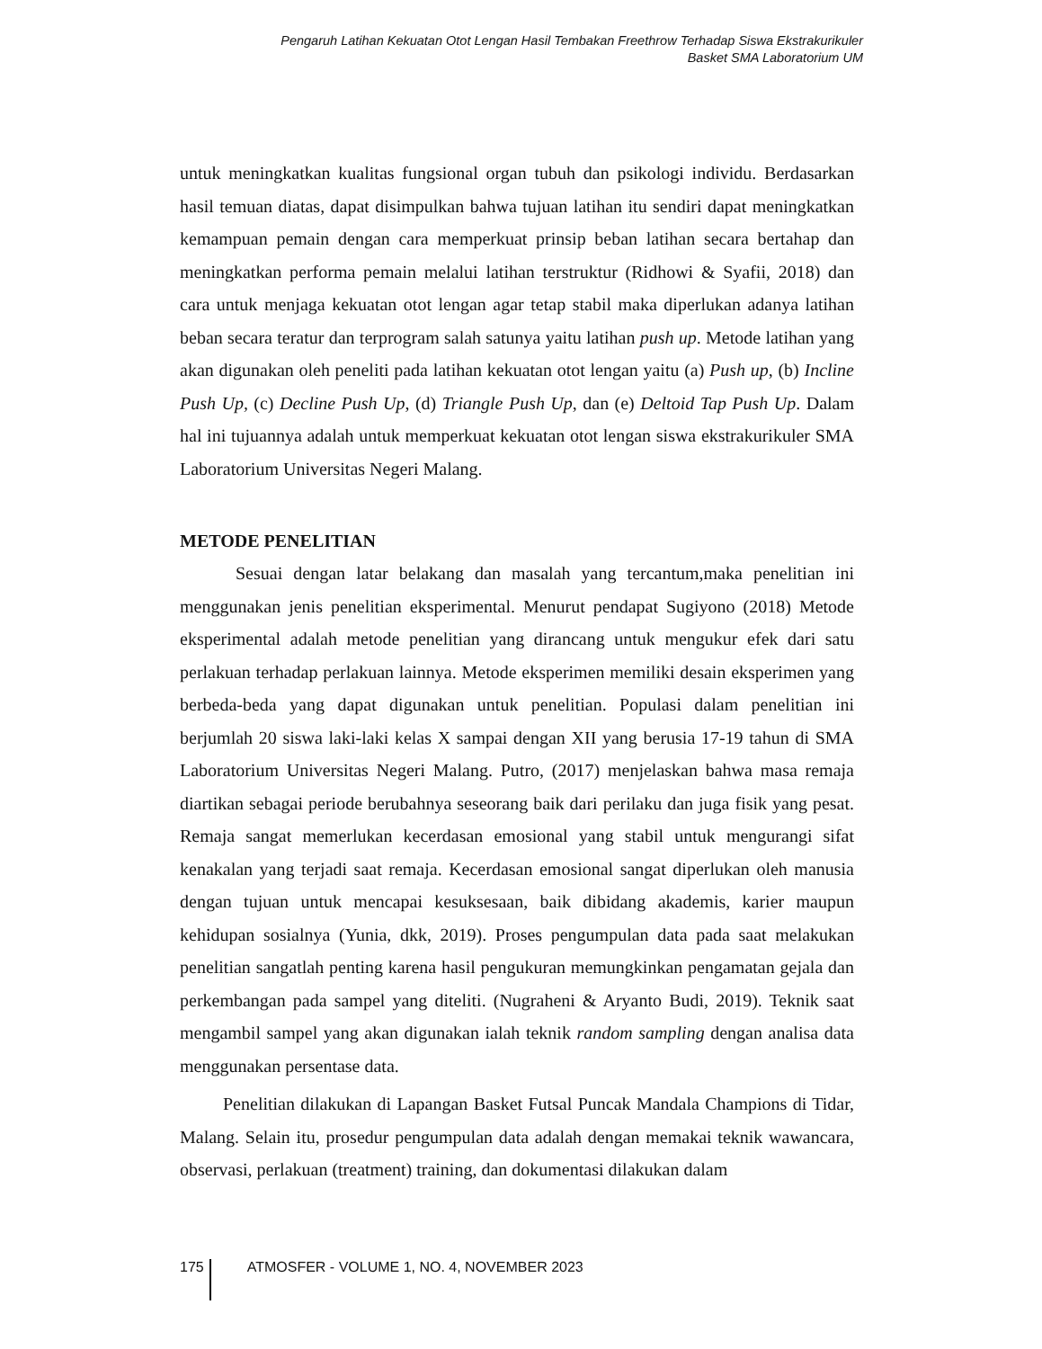Pengaruh Latihan Kekuatan Otot Lengan Hasil Tembakan Freethrow Terhadap Siswa Ekstrakurikuler
Basket SMA Laboratorium UM
untuk meningkatkan kualitas fungsional organ tubuh dan psikologi individu. Berdasarkan hasil temuan diatas, dapat disimpulkan bahwa tujuan latihan itu sendiri dapat meningkatkan kemampuan pemain dengan cara memperkuat prinsip beban latihan secara bertahap dan meningkatkan performa pemain melalui latihan terstruktur (Ridhowi & Syafii, 2018) dan cara untuk menjaga kekuatan otot lengan agar tetap stabil maka diperlukan adanya latihan beban secara teratur dan terprogram salah satunya yaitu latihan push up. Metode latihan yang akan digunakan oleh peneliti pada latihan kekuatan otot lengan yaitu (a) Push up, (b) Incline Push Up, (c) Decline Push Up, (d) Triangle Push Up, dan (e) Deltoid Tap Push Up. Dalam hal ini tujuannya adalah untuk memperkuat kekuatan otot lengan siswa ekstrakurikuler SMA Laboratorium Universitas Negeri Malang.
METODE PENELITIAN
Sesuai dengan latar belakang dan masalah yang tercantum,maka penelitian ini menggunakan jenis penelitian eksperimental. Menurut pendapat Sugiyono (2018) Metode eksperimental adalah metode penelitian yang dirancang untuk mengukur efek dari satu perlakuan terhadap perlakuan lainnya. Metode eksperimen memiliki desain eksperimen yang berbeda-beda yang dapat digunakan untuk penelitian. Populasi dalam penelitian ini berjumlah 20 siswa laki-laki kelas X sampai dengan XII yang berusia 17-19 tahun di SMA Laboratorium Universitas Negeri Malang. Putro, (2017) menjelaskan bahwa masa remaja diartikan sebagai periode berubahnya seseorang baik dari perilaku dan juga fisik yang pesat. Remaja sangat memerlukan kecerdasan emosional yang stabil untuk mengurangi sifat kenakalan yang terjadi saat remaja. Kecerdasan emosional sangat diperlukan oleh manusia dengan tujuan untuk mencapai kesuksesaan, baik dibidang akademis, karier maupun kehidupan sosialnya (Yunia, dkk, 2019). Proses pengumpulan data pada saat melakukan penelitian sangatlah penting karena hasil pengukuran memungkinkan pengamatan gejala dan perkembangan pada sampel yang diteliti. (Nugraheni & Aryanto Budi, 2019). Teknik saat mengambil sampel yang akan digunakan ialah teknik random sampling dengan analisa data menggunakan persentase data.
Penelitian dilakukan di Lapangan Basket Futsal Puncak Mandala Champions di Tidar, Malang. Selain itu, prosedur pengumpulan data adalah dengan memakai teknik wawancara, observasi, perlakuan (treatment) training, dan dokumentasi dilakukan dalam
175 ATMOSFER - VOLUME 1, NO. 4, NOVEMBER 2023